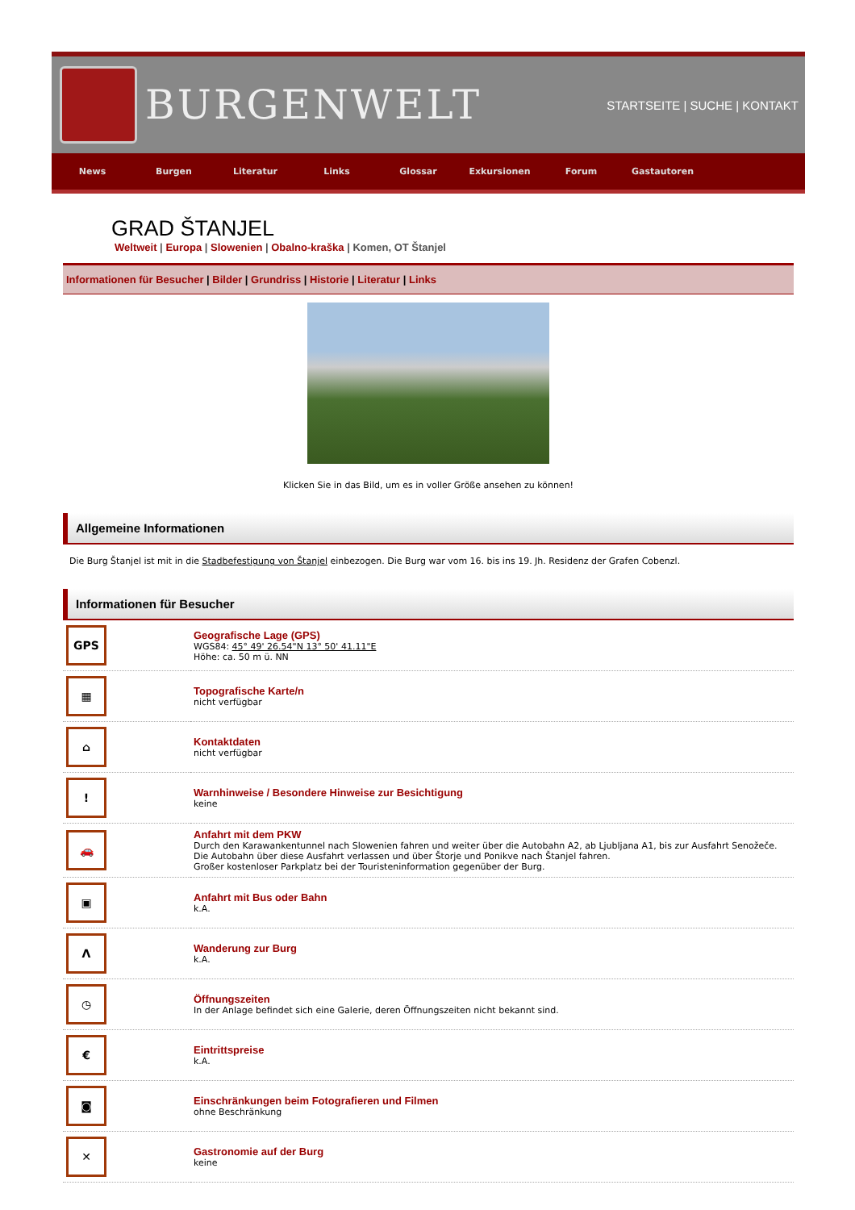BURGENWELT
STARTSEITE | SUCHE | KONTAKT
News Burgen Literatur Links Glossar Exkursionen Forum Gastautoren
GRAD ŠTANJEL
Weltweit | Europa | Slowenien | Obalno-kraška | Komen, OT Štanjel
Informationen für Besucher | Bilder | Grundriss | Historie | Literatur | Links
Klicken Sie in das Bild, um es in voller Größe ansehen zu können!
Allgemeine Informationen
Die Burg Štanjel ist mit in die Stadbefestigung von Štanjel einbezogen. Die Burg war vom 16. bis ins 19. Jh. Residenz der Grafen Cobenzl.
Informationen für Besucher
| GPS | Geografische Lage (GPS) WGS84: 45° 49' 26.54"N 13° 50' 41.11"E Höhe: ca. 50 m ü. NN |
| ▦ | Topografische Karte/n nicht verfügbar |
| ⌂ | Kontaktdaten nicht verfügbar |
| ! | Warnhinweise / Besondere Hinweise zur Besichtigung keine |
| 🚗 | Anfahrt mit dem PKW Durch den Karawankentunnel nach Slowenien fahren und weiter über die Autobahn A2, ab Ljubljana A1, bis zur Ausfahrt Senožeče. Die Autobahn über diese Ausfahrt verlassen und über Štorje und Ponikve nach Štanjel fahren. Großer kostenloser Parkplatz bei der Touristeninformation gegenüber der Burg. |
| ▣ | Anfahrt mit Bus oder Bahn k.A. |
| Λ | Wanderung zur Burg k.A. |
| ◷ | Öffnungszeiten In der Anlage befindet sich eine Galerie, deren Öffnungszeiten nicht bekannt sind. |
| € | Eintrittspreise k.A. |
| ◙ | Einschränkungen beim Fotografieren und Filmen ohne Beschränkung |
| ✕ | Gastronomie auf der Burg keine |